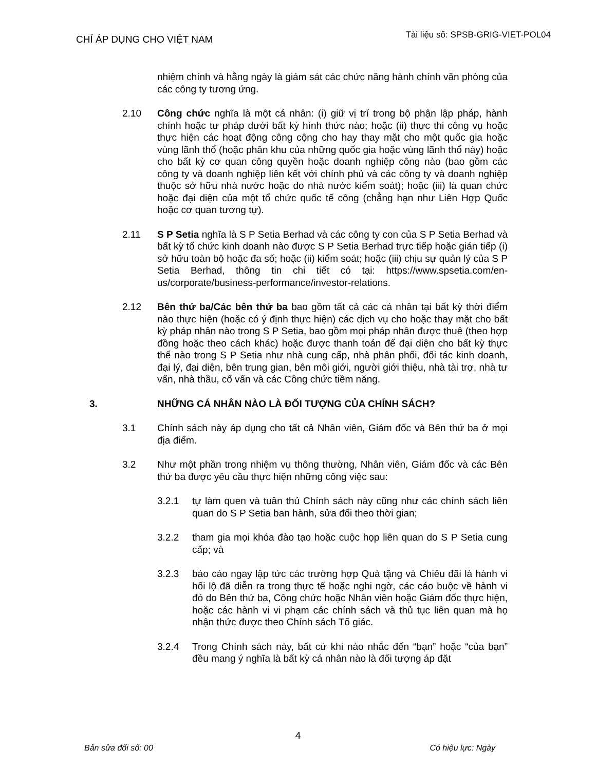CHỈ ÁP DỤNG CHO VIỆT NAM
Tài liệu số: SPSB-GRIG-VIET-POL04
nhiệm chính và hằng ngày là giám sát các chức năng hành chính văn phòng của các công ty tương ứng.
2.10 Công chức nghĩa là một cá nhân: (i) giữ vị trí trong bộ phận lập pháp, hành chính hoặc tư pháp dưới bất kỳ hình thức nào; hoặc (ii) thực thi công vụ hoặc thực hiện các hoạt động công cộng cho hay thay mặt cho một quốc gia hoặc vùng lãnh thổ (hoặc phân khu của những quốc gia hoặc vùng lãnh thổ này) hoặc cho bất kỳ cơ quan công quyền hoặc doanh nghiệp công nào (bao gồm các công ty và doanh nghiệp liên kết với chính phủ và các công ty và doanh nghiệp thuộc sở hữu nhà nước hoặc do nhà nước kiểm soát); hoặc (iii) là quan chức hoặc đại diện của một tổ chức quốc tế công (chẳng hạn như Liên Hợp Quốc hoặc cơ quan tương tự).
2.11 S P Setia nghĩa là S P Setia Berhad và các công ty con của S P Setia Berhad và bất kỳ tổ chức kinh doanh nào được S P Setia Berhad trực tiếp hoặc gián tiếp (i) sở hữu toàn bộ hoặc đa số; hoặc (ii) kiểm soát; hoặc (iii) chịu sự quản lý của S P Setia Berhad, thông tin chi tiết có tại: https://www.spsetia.com/en-us/corporate/business-performance/investor-relations.
2.12 Bên thứ ba/Các bên thứ ba bao gồm tất cả các cá nhân tại bất kỳ thời điểm nào thực hiện (hoặc có ý định thực hiện) các dịch vụ cho hoặc thay mặt cho bất kỳ pháp nhân nào trong S P Setia, bao gồm mọi pháp nhân được thuê (theo hợp đồng hoặc theo cách khác) hoặc được thanh toán để đại diện cho bất kỳ thực thể nào trong S P Setia như nhà cung cấp, nhà phân phối, đối tác kinh doanh, đại lý, đại diện, bên trung gian, bên môi giới, người giới thiệu, nhà tài trợ, nhà tư vấn, nhà thầu, cố vấn và các Công chức tiềm năng.
3. NHỮNG CÁ NHÂN NÀO LÀ ĐỐI TƯỢNG CỦA CHÍNH SÁCH?
3.1 Chính sách này áp dụng cho tất cả Nhân viên, Giám đốc và Bên thứ ba ở mọi địa điểm.
3.2 Như một phần trong nhiệm vụ thông thường, Nhân viên, Giám đốc và các Bên thứ ba được yêu cầu thực hiện những công việc sau:
3.2.1 tự làm quen và tuân thủ Chính sách này cũng như các chính sách liên quan do S P Setia ban hành, sửa đổi theo thời gian;
3.2.2 tham gia mọi khóa đào tạo hoặc cuộc họp liên quan do S P Setia cung cấp; và
3.2.3 báo cáo ngay lập tức các trường hợp Quà tặng và Chiêu đãi là hành vi hối lộ đã diễn ra trong thực tế hoặc nghi ngờ, các cáo buộc về hành vi đó do Bên thứ ba, Công chức hoặc Nhân viên hoặc Giám đốc thực hiện, hoặc các hành vi vi phạm các chính sách và thủ tục liên quan mà họ nhận thức được theo Chính sách Tố giác.
3.2.4 Trong Chính sách này, bất cứ khi nào nhắc đến “bạn” hoặc “của bạn” đều mang ý nghĩa là bất kỳ cá nhân nào là đối tượng áp đặt
4
Bản sửa đổi số: 00 Có hiệu lực: Ngày